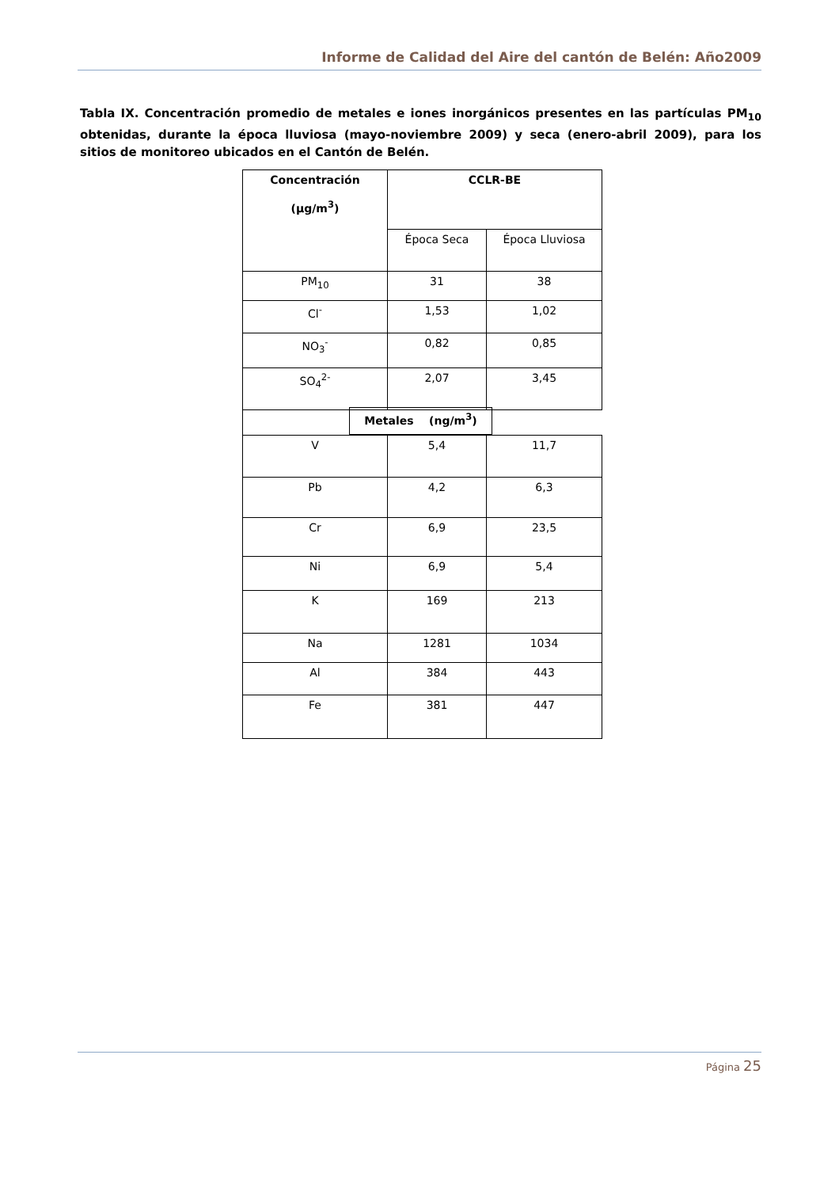Informe de Calidad del Aire del cantón de Belén: Año2009
Tabla IX. Concentración promedio de metales e iones inorgánicos presentes en las partículas PM<sub>10</sub> obtenidas, durante la época lluviosa (mayo-noviembre 2009) y seca (enero-abril 2009), para los sitios de monitoreo ubicados en el Cantón de Belén.
| Concentración (µg/m<sup>3</sup>) | CCLR-BE | |
| | Época Seca | Época Lluviosa |
| PM<sub>10</sub> | 31 | 38 |
| Cl<sup>-</sup> | 1,53 | 1,02 |
| NO<sub>3</sub><sup>-</sup> | 0,82 | 0,85 |
| SO<sub>4</sub><sup>2-</sup> | 2,07 | 3,45 |
| | Metales (ng/m<sup>3</sup>) | |
| V | 5,4 | 11,7 |
| Pb | 4,2 | 6,3 |
| Cr | 6,9 | 23,5 |
| Ni | 6,9 | 5,4 |
| K | 169 | 213 |
| Na | 1281 | 1034 |
| Al | 384 | 443 |
| Fe | 381 | 447 |
Página 25